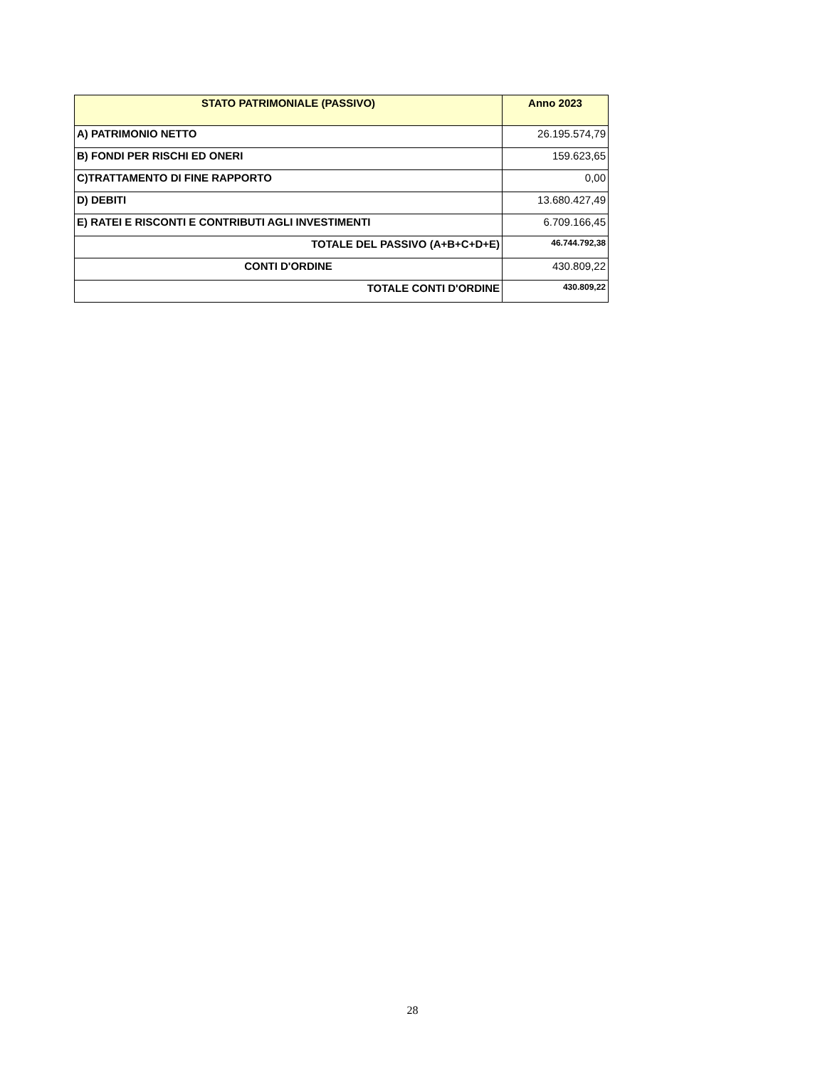| STATO PATRIMONIALE (PASSIVO) | Anno 2023 |
| --- | --- |
| A) PATRIMONIO NETTO | 26.195.574,79 |
| B) FONDI PER RISCHI ED ONERI | 159.623,65 |
| C)TRATTAMENTO DI FINE RAPPORTO | 0,00 |
| D) DEBITI | 13.680.427,49 |
| E) RATEI E RISCONTI E CONTRIBUTI AGLI INVESTIMENTI | 6.709.166,45 |
| TOTALE DEL PASSIVO (A+B+C+D+E) | 46.744.792,38 |
| CONTI D'ORDINE | 430.809,22 |
| TOTALE CONTI D'ORDINE | 430.809,22 |
28